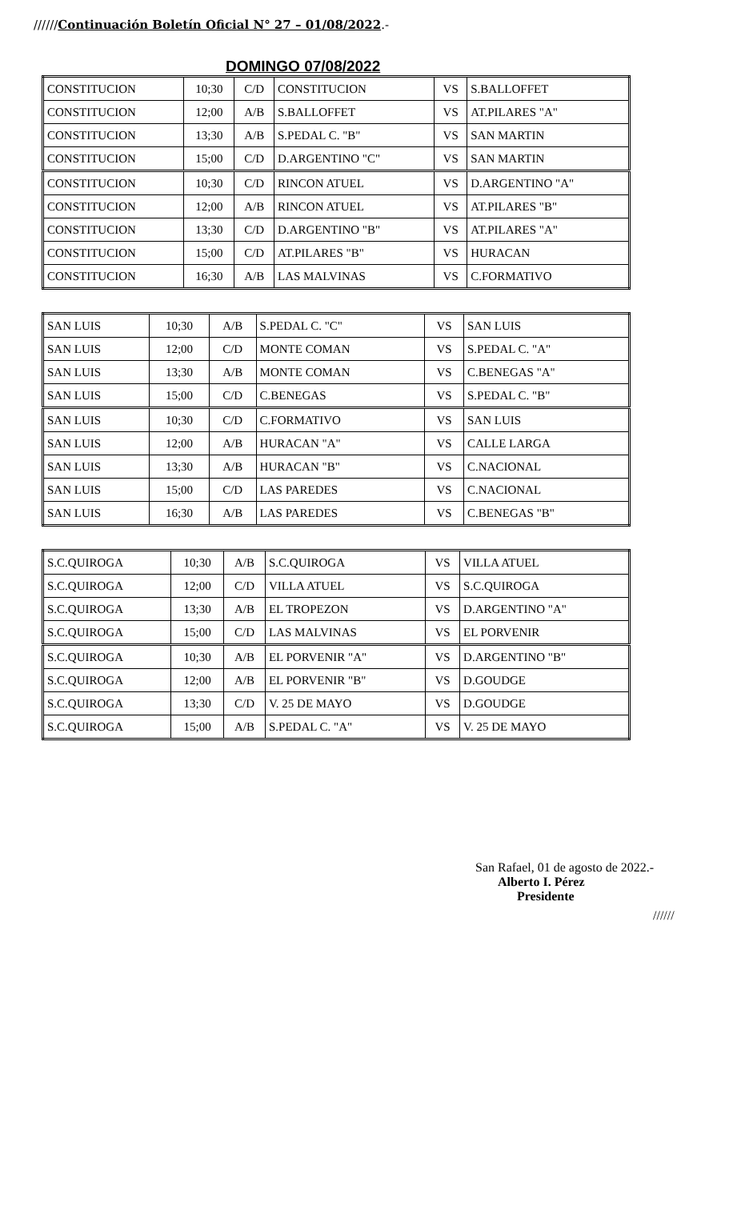//////Continuación Boletín Oficial N° 27 – 01/08/2022.-
DOMINGO 07/08/2022
| CONSTITUCION | 10;30 | C/D | CONSTITUCION | VS | S.BALLOFFET |
| CONSTITUCION | 12;00 | A/B | S.BALLOFFET | VS | AT.PILARES "A" |
| CONSTITUCION | 13;30 | A/B | S.PEDAL C. "B" | VS | SAN MARTIN |
| CONSTITUCION | 15;00 | C/D | D.ARGENTINO "C" | VS | SAN MARTIN |
| CONSTITUCION | 10;30 | C/D | RINCON ATUEL | VS | D.ARGENTINO "A" |
| CONSTITUCION | 12;00 | A/B | RINCON ATUEL | VS | AT.PILARES "B" |
| CONSTITUCION | 13;30 | C/D | D.ARGENTINO "B" | VS | AT.PILARES "A" |
| CONSTITUCION | 15;00 | C/D | AT.PILARES "B" | VS | HURACAN |
| CONSTITUCION | 16;30 | A/B | LAS MALVINAS | VS | C.FORMATIVO |
| SAN LUIS | 10;30 | A/B | S.PEDAL C. "C" | VS | SAN LUIS |
| SAN LUIS | 12;00 | C/D | MONTE COMAN | VS | S.PEDAL C. "A" |
| SAN LUIS | 13;30 | A/B | MONTE COMAN | VS | C.BENEGAS "A" |
| SAN LUIS | 15;00 | C/D | C.BENEGAS | VS | S.PEDAL C. "B" |
| SAN LUIS | 10;30 | C/D | C.FORMATIVO | VS | SAN LUIS |
| SAN LUIS | 12;00 | A/B | HURACAN "A" | VS | CALLE LARGA |
| SAN LUIS | 13;30 | A/B | HURACAN "B" | VS | C.NACIONAL |
| SAN LUIS | 15;00 | C/D | LAS PAREDES | VS | C.NACIONAL |
| SAN LUIS | 16;30 | A/B | LAS PAREDES | VS | C.BENEGAS "B" |
| S.C.QUIROGA | 10;30 | A/B | S.C.QUIROGA | VS | VILLA ATUEL |
| S.C.QUIROGA | 12;00 | C/D | VILLA ATUEL | VS | S.C.QUIROGA |
| S.C.QUIROGA | 13;30 | A/B | EL TROPEZON | VS | D.ARGENTINO "A" |
| S.C.QUIROGA | 15;00 | C/D | LAS MALVINAS | VS | EL PORVENIR |
| S.C.QUIROGA | 10;30 | A/B | EL PORVENIR "A" | VS | D.ARGENTINO "B" |
| S.C.QUIROGA | 12;00 | A/B | EL PORVENIR "B" | VS | D.GOUDGE |
| S.C.QUIROGA | 13;30 | C/D | V. 25 DE MAYO | VS | D.GOUDGE |
| S.C.QUIROGA | 15;00 | A/B | S.PEDAL C. "A" | VS | V. 25 DE MAYO |
San Rafael, 01 de agosto de 2022.-
Alberto I. Pérez
Presidente
//////